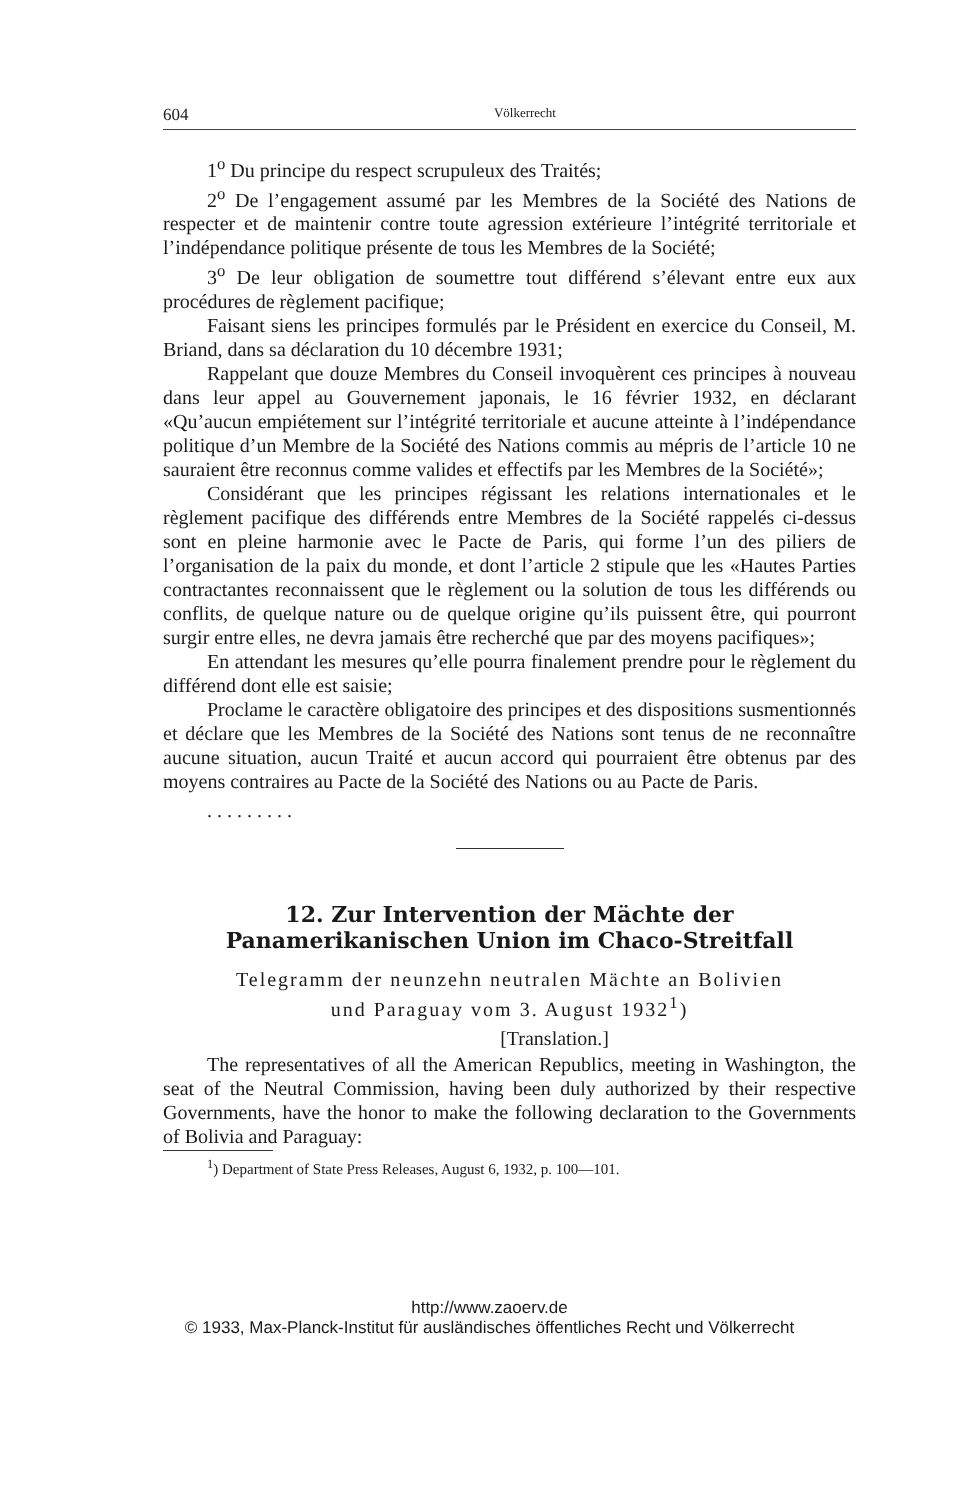604 Völkerrecht
1<sup>o</sup> Du principe du respect scrupuleux des Traités;
2<sup>o</sup> De l’engagement assumé par les Membres de la Société des Nations de respecter et de maintenir contre toute agression extérieure l’intégrité territoriale et l’indépendance politique présente de tous les Membres de la Société;
3<sup>o</sup> De leur obligation de soumettre tout différend s’élevant entre eux aux procédures de règlement pacifique;
Faisant siens les principes formulés par le Président en exercice du Conseil, M. Briand, dans sa déclaration du 10 décembre 1931;
Rappelant que douze Membres du Conseil invoquèrent ces principes à nouveau dans leur appel au Gouvernement japonais, le 16 février 1932, en déclarant «Qu’aucun empiétement sur l’intégrité territoriale et aucune atteinte à l’indépendance politique d’un Membre de la Société des Nations commis au mépris de l’article 10 ne sauraient être reconnus comme valides et effectifs par les Membres de la Société»;
Considérant que les principes régissant les relations internationales et le règlement pacifique des différends entre Membres de la Société rappelés ci-dessus sont en pleine harmonie avec le Pacte de Paris, qui forme l’un des piliers de l’organisation de la paix du monde, et dont l’article 2 stipule que les «Hautes Parties contractantes reconnaissent que le règlement ou la solution de tous les différends ou conflits, de quelque nature ou de quelque origine qu’ils puissent être, qui pourront surgir entre elles, ne devra jamais être recherché que par des moyens pacifiques»;
En attendant les mesures qu’elle pourra finalement prendre pour le règlement du différend dont elle est saisie;
Proclame le caractère obligatoire des principes et des dispositions susmentionnés et déclare que les Membres de la Société des Nations sont tenus de ne reconnaître aucune situation, aucun Traité et aucun accord qui pourraient être obtenus par des moyens contraires au Pacte de la Société des Nations ou au Pacte de Paris.
. . . . . . . . .
12. Zur Intervention der Mächte der Panamerikanischen Union im Chaco-Streitfall
Telegramm der neunzehn neutralen Mächte an Bolivien
und Paraguay vom 3. August 1932<sup>1</sup>)
[Translation.]
The representatives of all the American Republics, meeting in Washington, the seat of the Neutral Commission, having been duly authorized by their respective Governments, have the honor to make the following declaration to the Governments of Bolivia and Paraguay:
<sup>1</sup>) Department of State Press Releases, August 6, 1932, p. 100—101.
http://www.zaoerv.de
© 1933, Max-Planck-Institut für ausländisches öffentliches Recht und Völkerrecht